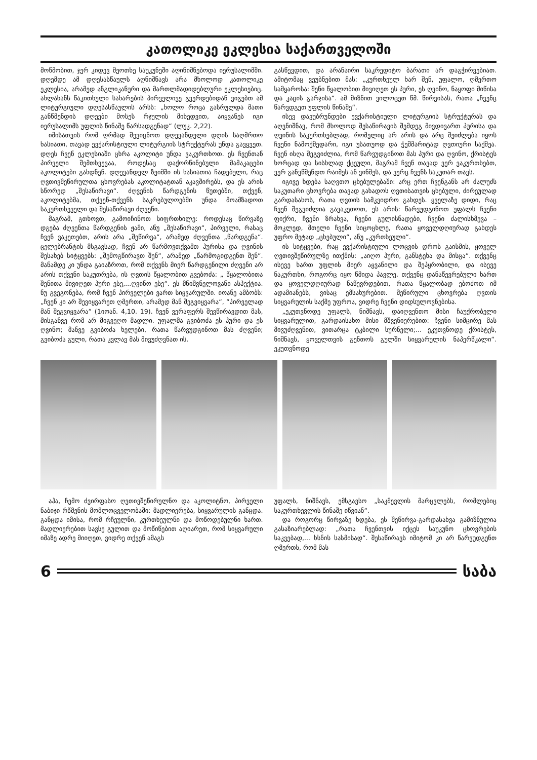კათოლიკე ეკლესია საქართველოში
მოწმობით, ჯერ კიდევ მეოთხე საუკუნეში აღინიშნებოდა იერუსალიმში. დღემდე ამ დღესასწაულს აღნიშნავს არა მხოლოდ კათოლიკე ეკლესია, არამედ ანგლიკანური და მართლმადიდებლური ეკლესიებიც. ახლახანს წაკითხული სახარების პირველივე გვერდებიდან ვიგებთ ამ ლიტურგიული დღესასწაულის არსს: „ხოლო როცა გასრულდა მათი განწმენდის დღეები მოსეს რჯულის მიხედვით, აიყვანეს იგი იერუსალიმს უფლის წინაშე წარსადგენად“ (ლუკ. 2,22).
იმისათვის რომ ღრმად შევიცნოთ დღევანდელი დღის საღმრთო ხასიათი, თავად ევქარისტიული ლიტურგიის სტრუქტურას უნდა გავყვეთ. დღეს ჩვენ ეკლესიაში ცხრა აკოლიტი უნდა ვაკურთხოთ. ეს ჩვენთან პირველი შემთხვევაა, როდესაც დაქორწინებული მამაკაცები აკოლიტები გახდნენ. დღევანდელ ზეიმში ის ხასიათია ჩადებული, რაც ღვთივშეწირულთა ცხოვრებას აკოლიტატთან აკავშირებს, და ეს არის სწორედ „შესაწირავი“. ძღვენის წარდგენის წუთებში, თქვენ, აკოლიტებმა, თქვენ-თქვენს საკრებულოებში უნდა მოამზადოთ საკურთხეველი და შესაწირავი ძღვენი.
მაგრამ, გთხოვთ, გამოიჩინოთ სიფრთხილე: როდესაც წირვაზე დგება ძღვენთა წარდგენის ჟამი, ანუ „შესაწირავი“, პირველი, რასაც ჩვენ ვაკეთებთ, არის არა „შეწირვა“, არამედ ძღვენთა „წარდგენა“. ცელებრანტის მსგავსად, ჩვენ არ წარმოვთქვამთ პურისა და ღვინის შესახებ სიტყვებს: „შემოგწირავთ შენ“, არამედ „წარმოგიდგენთ შენ“. მანამდე კი უნდა გაიაზროთ, რომ თქვენს მიერ წარდგენილი ძღვენი არ არის თქვენი საკუთრება, ის ღვთის წყალობით გვებოძა: „ წყალობითა შენითა მივიღეთ პური ესე,...ღვინო ესე“. ეს მნიშვნელოვანი ასპექტია. ნუ გვეგონება, რომ ჩვენ პირველები ვართ სიყვარულში. იოანე ამბობს: „ჩვენ კი არ შევიყვარეთ ღმერთი, არამედ მან შეგვიყვარა“, “პირველად მან შეგვიყვარა“ (1იოან. 4,10. 19). ჩვენ ვერაფერს შევწირავდით მას, მისგანვე რომ არ მიგვეღო მადლი. უფალმა გვიბოძა ეს პური და ეს ღვინო; მანვე გვიბოძა ხელები, რათა წარვუდგინოთ მას ძღვენი; გვიბოძა გული, რათა კვლავ მას მივუძღვნათ ის.
გასწევდით, და არანაირი საკრედიტო ბარათი არ დაგჭირვებიათ. ამიტომაც ვეუბნებით მას: „კურთხეულ ხარ შენ, უფალო, ღმერთო სამყაროსა: შენი წყალობით მივიღეთ ეს პური, ეს ღვინო, ნაყოფი მიწისა და კაცის გარჯისა“. ამ მიზნით ვილოცეთ წმ. წირვისას, რათა „ჩვენც წარვდგეთ უფლის წინაშე“.
ისევ დავუბრუნდები ევქარისტიული ლიტურგიის სტრუქტურას და აღვნიშნავ, რომ მხოლოდ შესაწირავის შემდეგ მივდივართ პურისა და ღვინის საკურთხებლად, რომელიც არ არის და არც შეიძლება იყოს ჩვენი ნამოქმედარი, იგი უსათუოდ და ჭეშმარიტად ღვთიური საქმეა. ჩვენ ისღა შეგვიძლია, რომ წარვუდგინოთ მას პური და ღვინო, ქრისტეს ხორცად და სისხლად ქცეული, მაგრამ ჩვენ თავად ვერ ვაკურთხებთ, ვერ განვწმენდთ რაიმეს ან ვინმეს, და ვერც ჩვენს საკუთარ თავს.
იგივე ხდება საღვთო ცხებულებაში: არც ერთ ჩვენგანს არ ძალუძს საკუთარი ცხოვრება თავად გახადოს ღვთისათვის ცხებული, ძირეულად გარდასახოს, რათა ღვთის სამკვიდრო გახდეს. ყველაზე დიდი, რაც ჩვენ შეგვიძლია გავაკეთოთ, ეს არის: წარვუდგინოთ უფალს ჩვენი ფიქრი, ჩვენი ზრახვა, ჩვენი გულისნადები, ჩვენი ძალისხმევა – მოკლედ, მთელი ჩვენი სიცოცხლე, რათა ყოველდღიურად გახდეს უფრო მეტად „ცხებული“, ანუ „კურთხეული“.
ის სიტყვები, რაც ევქარისტიული ლოცვის დროს გაისმის, ყოველ ღვთივშეწირულზე ითქმის: „აიღო პური, განსტეხა და მისცა“. თქვენც ისევე ხართ უფლის მიერ აყვანილი და შეპყრობილი, და ისევე ნაკურთხი, როგორც იყო წმიდა პავლე. თქვენც დანაწევრებული ხართ და ყოველდღიურად ნაწევრდებით, რათა წყალობად ებოძოთ იმ ადამიანებს, ვისაც ემსახურებით. შეწირული ცხოვრება ღვთის სიყვარულის საქმე უფროა, ვიდრე ჩვენი დიდსულოვნებისა.
„ეკუთვნოდე უფალს, ნიშნავს, დაიღვენთო მისი ჩაუქრობელი სიყვარულით, გარდაისახო მისი მშვენიერებით: ჩვენი სიმცირე მას მივუძღვენით, ვითარცა ტკბილი სურნელი;... ეკუთვნოდე ქრისტეს, ნიშნავს, ყოველთვის გენთოს გულში სიყვარულის ნაპერწკალი“. ეკუთვნოდე
აჰა, ჩემო ძვირფასო ღვთივშეწირულნო და აკოლიტნო, პირველი ნაბიჯი რწმენის მომლოცველობაში: მადლიერება, სიყვარულის განცდა. განცდა იმისა, რომ რჩეულნი, კურთხეულნი და მოწოდებულნი ხართ. მადლიერებით სავსე გულით და მოწიწებით აღიარეთ, რომ სიყვარული იმაზე ადრე მიიღეთ, ვიდრე თქვენ ამაგს
უფალს, ნიშნავს, ემსგავსო „საკმევლის მარცვლებს, რომლებიც საკურთხევლის წინაშე იწვიან“.
და როგორც წირვაზე ხდება, ეს შეწირვა-გარდასახვა გამიზნულია გასაზიარებლად: „რათა ჩვენთვის იქცეს საუკუნო ცხოვრების საკვებად,... ხსნის სასმისად“. შესაწირავს იმიტომ კი არ წარვუდგენთ ღმერთს, რომ მას
6 საბა